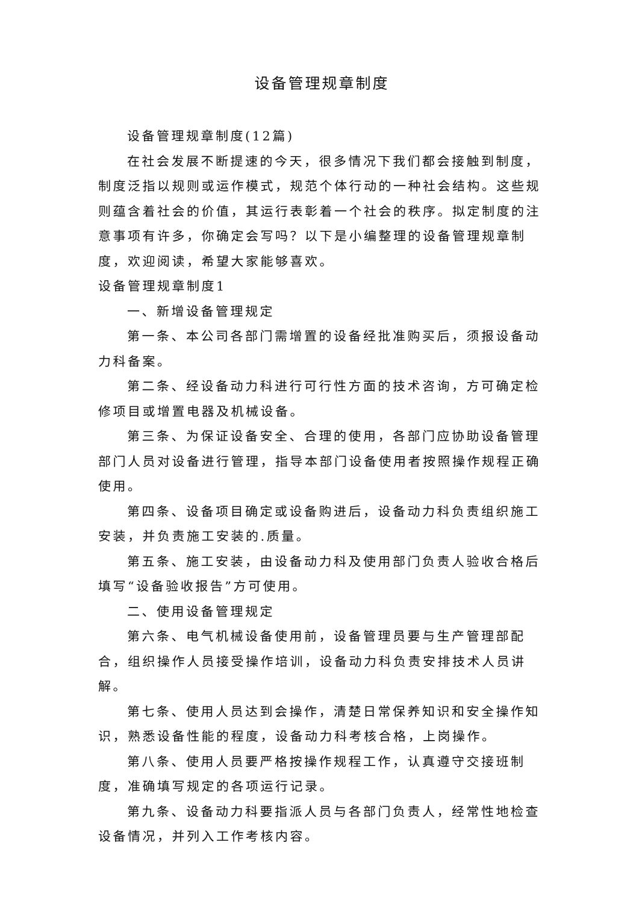设备管理规章制度
设备管理规章制度(12篇)
在社会发展不断提速的今天，很多情况下我们都会接触到制度，制度泛指以规则或运作模式，规范个体行动的一种社会结构。这些规则蕴含着社会的价值，其运行表彰着一个社会的秩序。拟定制度的注意事项有许多，你确定会写吗？以下是小编整理的设备管理规章制度，欢迎阅读，希望大家能够喜欢。
设备管理规章制度1
一、新增设备管理规定
第一条、本公司各部门需增置的设备经批准购买后，须报设备动力科备案。
第二条、经设备动力科进行可行性方面的技术咨询，方可确定检修项目或增置电器及机械设备。
第三条、为保证设备安全、合理的使用，各部门应协助设备管理部门人员对设备进行管理，指导本部门设备使用者按照操作规程正确使用。
第四条、设备项目确定或设备购进后，设备动力科负责组织施工安装，并负责施工安装的.质量。
第五条、施工安装，由设备动力科及使用部门负责人验收合格后填写“设备验收报告”方可使用。
二、使用设备管理规定
第六条、电气机械设备使用前，设备管理员要与生产管理部配合，组织操作人员接受操作培训，设备动力科负责安排技术人员讲解。
第七条、使用人员达到会操作，清楚日常保养知识和安全操作知识，熟悉设备性能的程度，设备动力科考核合格，上岗操作。
第八条、使用人员要严格按操作规程工作，认真遵守交接班制度，准确填写规定的各项运行记录。
第九条、设备动力科要指派人员与各部门负责人，经常性地检查设备情况，并列入工作考核内容。